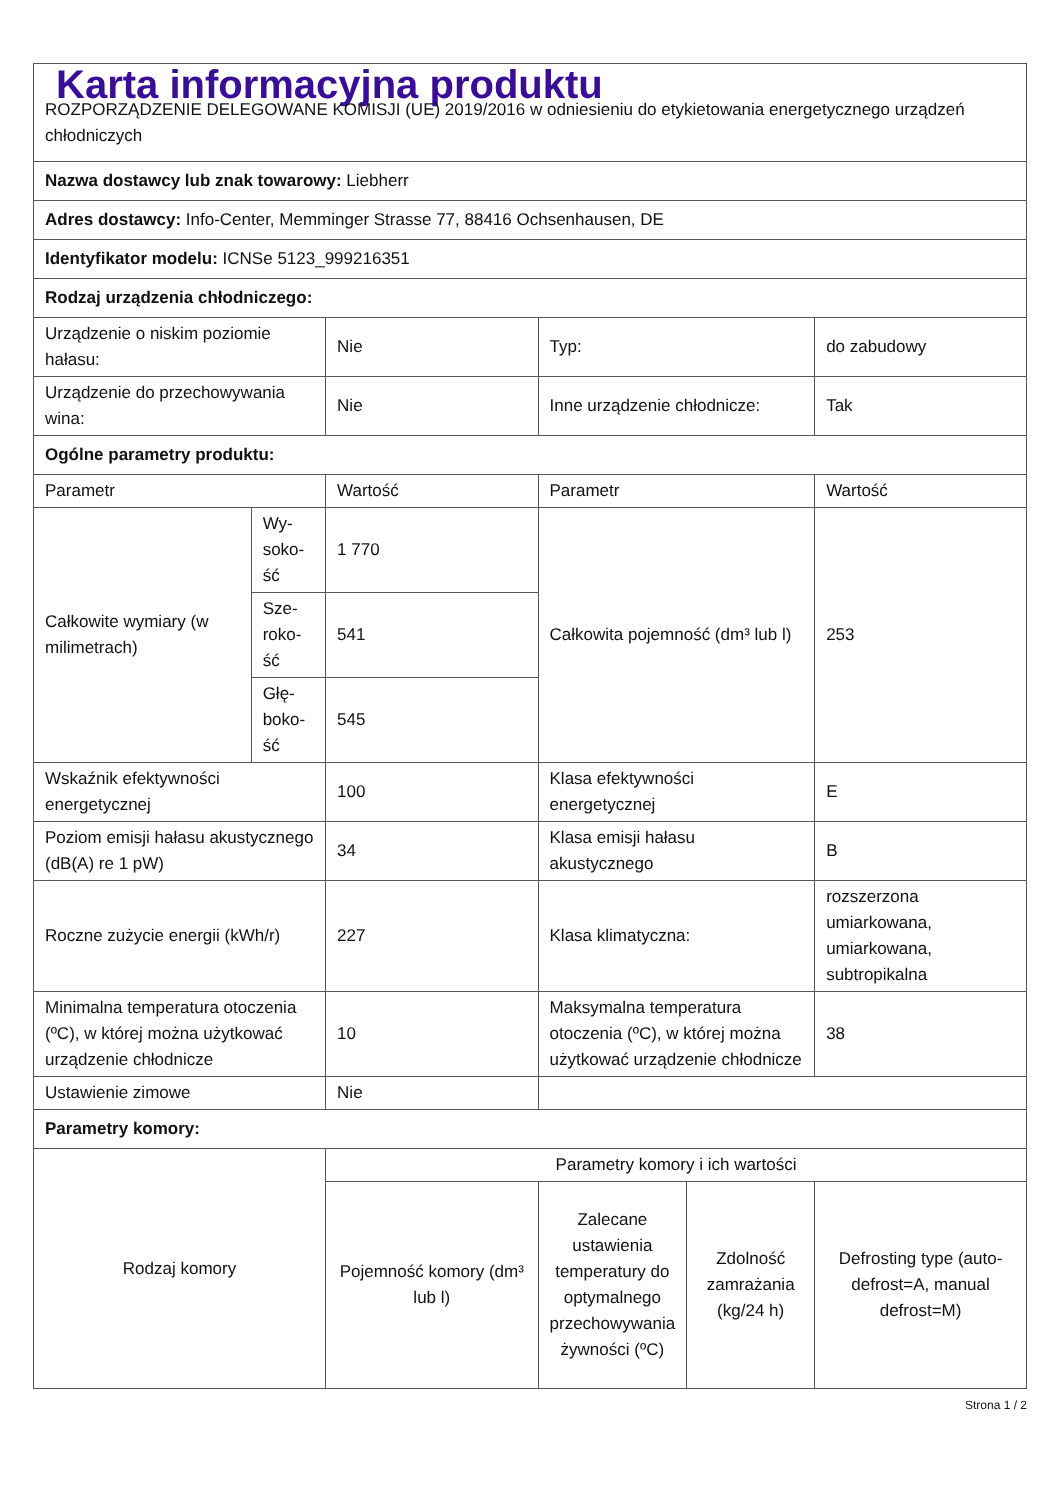| Karta informacyjna produktu ROZPORZĄDZENIE DELEGOWANE KOMISJI (UE) 2019/2016 w odniesieniu do etykietowania energetycznego urządzeń chłodniczych | | | | | |
| Nazwa dostawcy lub znak towarowy: Liebherr | | | | | |
| Adres dostawcy: Info-Center, Memminger Strasse 77, 88416 Ochsenhausen, DE | | | | | |
| Identyfikator modelu: ICNSe 5123_999216351 | | | | | |
| Rodzaj urządzenia chłodniczego: | | | | | |
| Urządzenie o niskim poziomie hałasu: | | Nie | Typ: | | do zabudowy |
| Urządzenie do przechowywania wina: | | Nie | Inne urządzenie chłodnicze: | | Tak |
| Ogólne parametry produktu: | | | | | |
| Parametr | | Wartość | Parametr | | Wartość |
| Całkowite wymiary (w milimetrach) | Wy-soko-ść | 1 770 | Całkowita pojemność (dm³ lub l) | | 253 |
| | Sze-roko-ść | 541 | | | |
| | Głę-boko-ść | 545 | | | |
| Wskaźnik efektywności energetycznej | | 100 | Klasa efektywności energetycznej | | E |
| Poziom emisji hałasu akustycznego (dB(A) re 1 pW) | | 34 | Klasa emisji hałasu akustycznego | | B |
| Roczne zużycie energii (kWh/r) | | 227 | Klasa klimatyczna: | | rozszerzona umiarkowana, umiarkowana, subtropikalna |
| Minimalna temperatura otoczenia (ºC), w której można użytkować urządzenie chłodnicze | | 10 | Maksymalna temperatura otoczenia (ºC), w której można użytkować urządzenie chłodnicze | | 38 |
| Ustawienie zimowe | | Nie | | | |
| Parametry komory: | | | | | |
| Rodzaj komory | | Parametry komory i ich wartości | | | |
| | | Pojemność komory (dm³ lub l) | Zalecane ustawienia temperatury do optymalnego przechowywania żywności (ºC) | Zdolność zamrażania (kg/24 h) | Defrosting type (auto-defrost=A, manual defrost=M) |
Strona 1 / 2